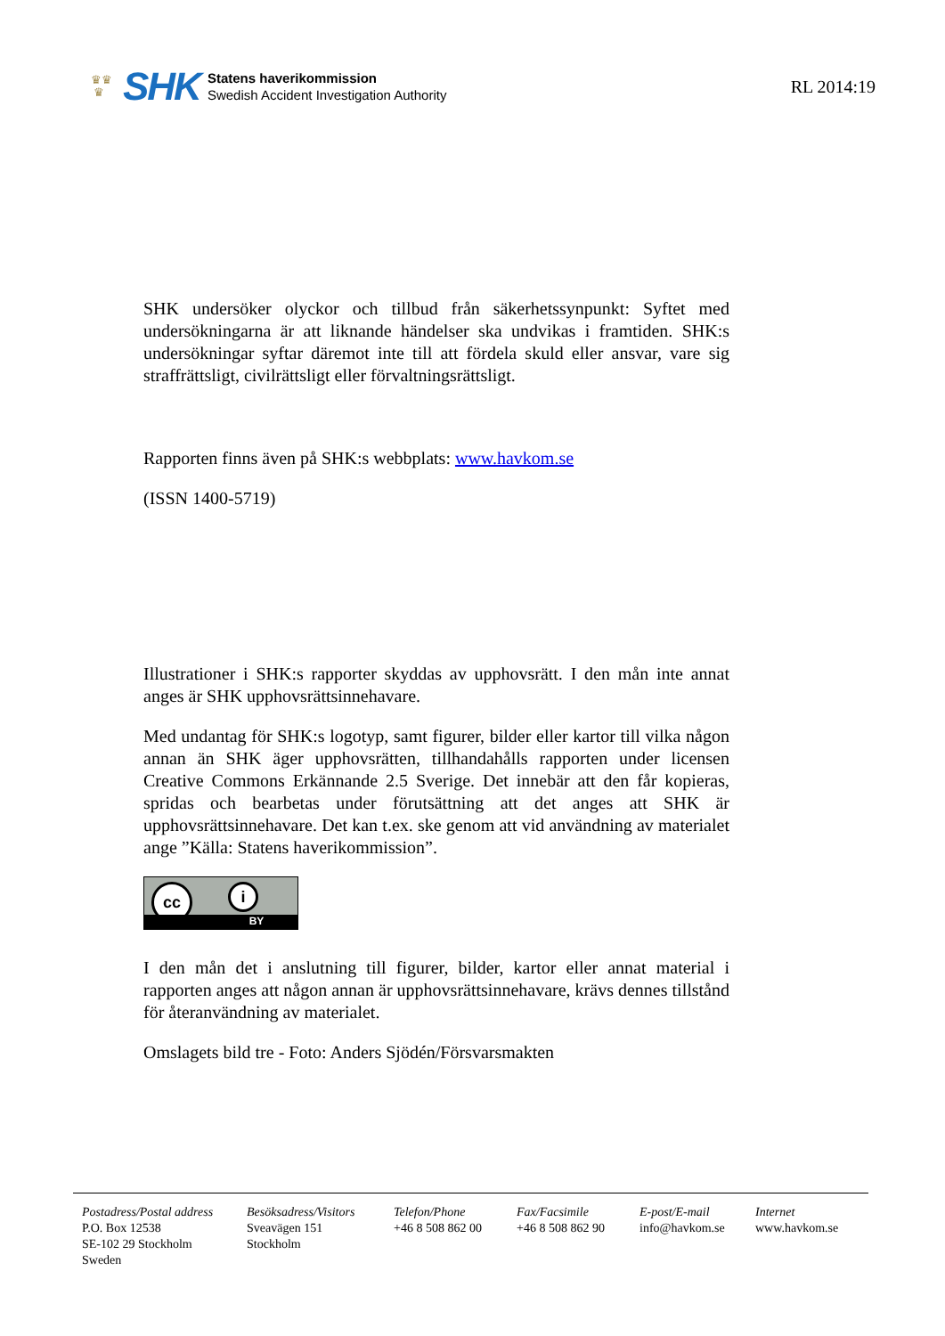♛♛
♛
SHK
Statens haverikommission
Swedish Accident Investigation Authority
RL 2014:19
SHK undersöker olyckor och tillbud från säkerhetssynpunkt: Syftet med undersökningarna är att liknande händelser ska undvikas i framtiden. SHK:s undersökningar syftar däremot inte till att fördela skuld eller ansvar, vare sig straffrättsligt, civilrättsligt eller förvaltningsrättsligt.
Rapporten finns även på SHK:s webbplats: www.havkom.se
(ISSN 1400-5719)
Illustrationer i SHK:s rapporter skyddas av upphovsrätt. I den mån inte annat anges är SHK upphovsrättsinnehavare.
Med undantag för SHK:s logotyp, samt figurer, bilder eller kartor till vilka någon annan än SHK äger upphovsrätten, tillhandahålls rapporten under licensen Creative Commons Erkännande 2.5 Sverige. Det innebär att den får kopieras, spridas och bearbetas under förutsättning att det anges att SHK är upphovsrättsinnehavare. Det kan t.ex. ske genom att vid användning av materialet ange ”Källa: Statens haverikommission”.
cc i
BY
I den mån det i anslutning till figurer, bilder, kartor eller annat material i rapporten anges att någon annan är upphovsrättsinnehavare, krävs dennes tillstånd för återanvändning av materialet.
Omslagets bild tre - Foto: Anders Sjödén/Försvarsmakten
Postadress/Postal address
P.O. Box 12538
SE-102 29 Stockholm
Sweden
Besöksadress/Visitors
Sveavägen 151
Stockholm
Telefon/Phone
+46 8 508 862 00
Fax/Facsimile
+46 8 508 862 90
E-post/E-mail
info@havkom.se
Internet
www.havkom.se